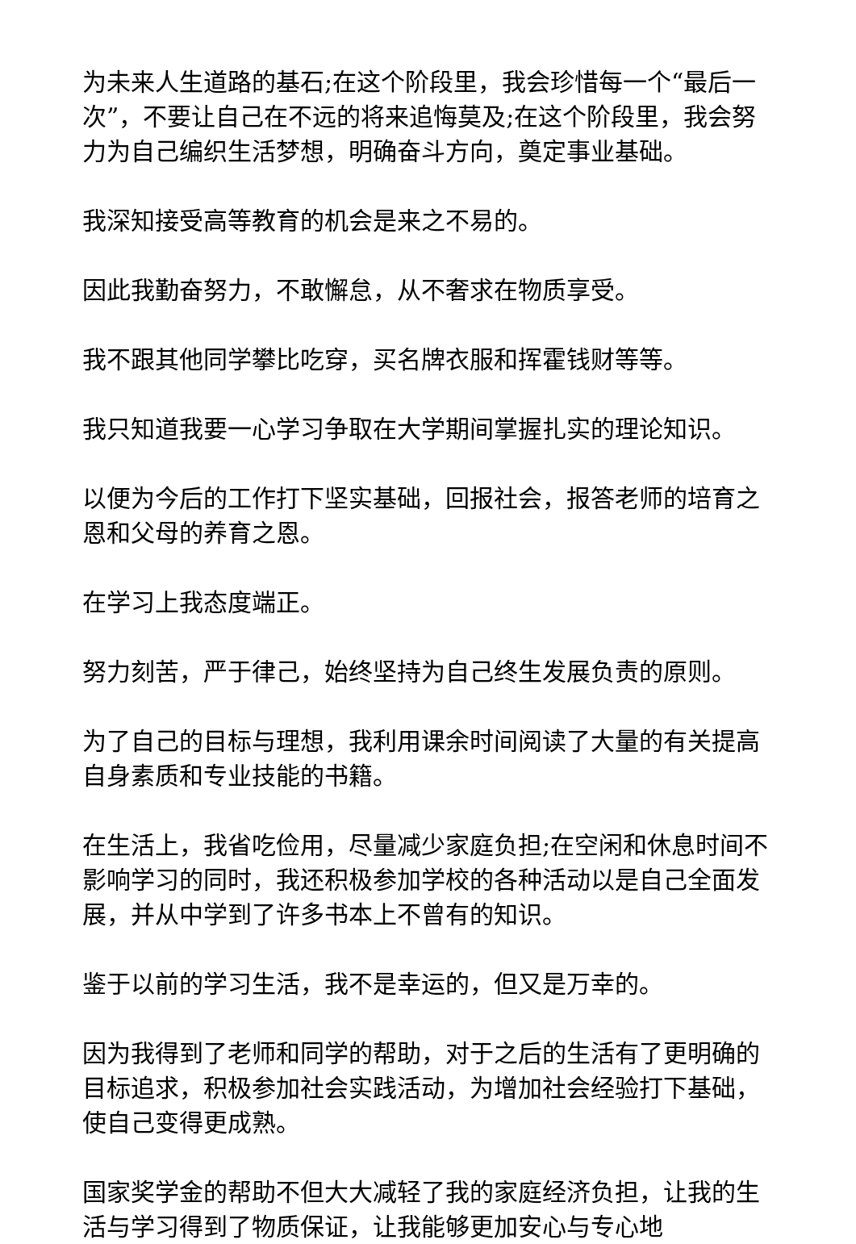为未来人生道路的基石;在这个阶段里，我会珍惜每一个“最后一次”，不要让自己在不远的将来追悔莫及;在这个阶段里，我会努力为自己编织生活梦想，明确奋斗方向，奠定事业基础。
我深知接受高等教育的机会是来之不易的。
因此我勤奋努力，不敢懈怠，从不奢求在物质享受。
我不跟其他同学攀比吃穿，买名牌衣服和挥霍钱财等等。
我只知道我要一心学习争取在大学期间掌握扎实的理论知识。
以便为今后的工作打下坚实基础，回报社会，报答老师的培育之恩和父母的养育之恩。
在学习上我态度端正。
努力刻苦，严于律己，始终坚持为自己终生发展负责的原则。
为了自己的目标与理想，我利用课余时间阅读了大量的有关提高自身素质和专业技能的书籍。
在生活上，我省吃俭用，尽量减少家庭负担;在空闲和休息时间不影响学习的同时，我还积极参加学校的各种活动以是自己全面发展，并从中学到了许多书本上不曾有的知识。
鉴于以前的学习生活，我不是幸运的，但又是万幸的。
因为我得到了老师和同学的帮助，对于之后的生活有了更明确的目标追求，积极参加社会实践活动，为增加社会经验打下基础，使自己变得更成熟。
国家奖学金的帮助不但大大减轻了我的家庭经济负担，让我的生活与学习得到了物质保证，让我能够更加安心与专心地